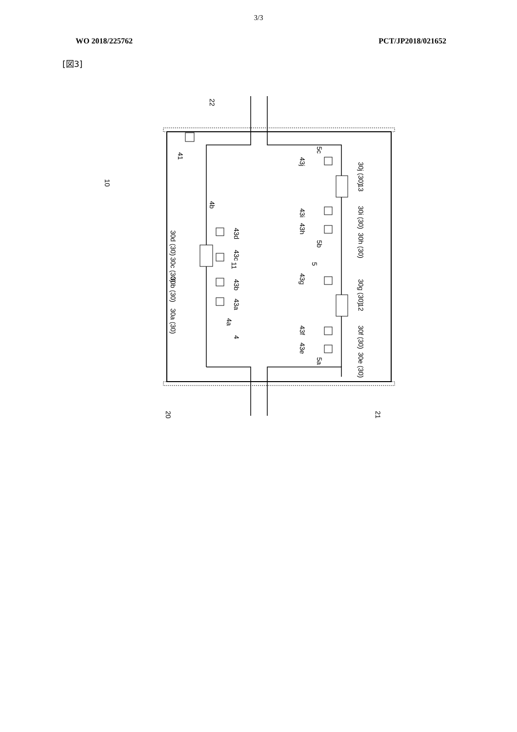3/3
WO 2018/225762 PCT/JP2018/021652
[図3]
10
4b
43d
43c
43b
43a
30d (30)
30c (30)
30b (30)
30a (30)
4a
4
11
43j
5c
30j (30)
13
43i
30i (30)
43h
30h (30)
5b
5
43g
30g (30)
12
43f
30f (30)
43e
30e (30)
5a
41
22
20
21